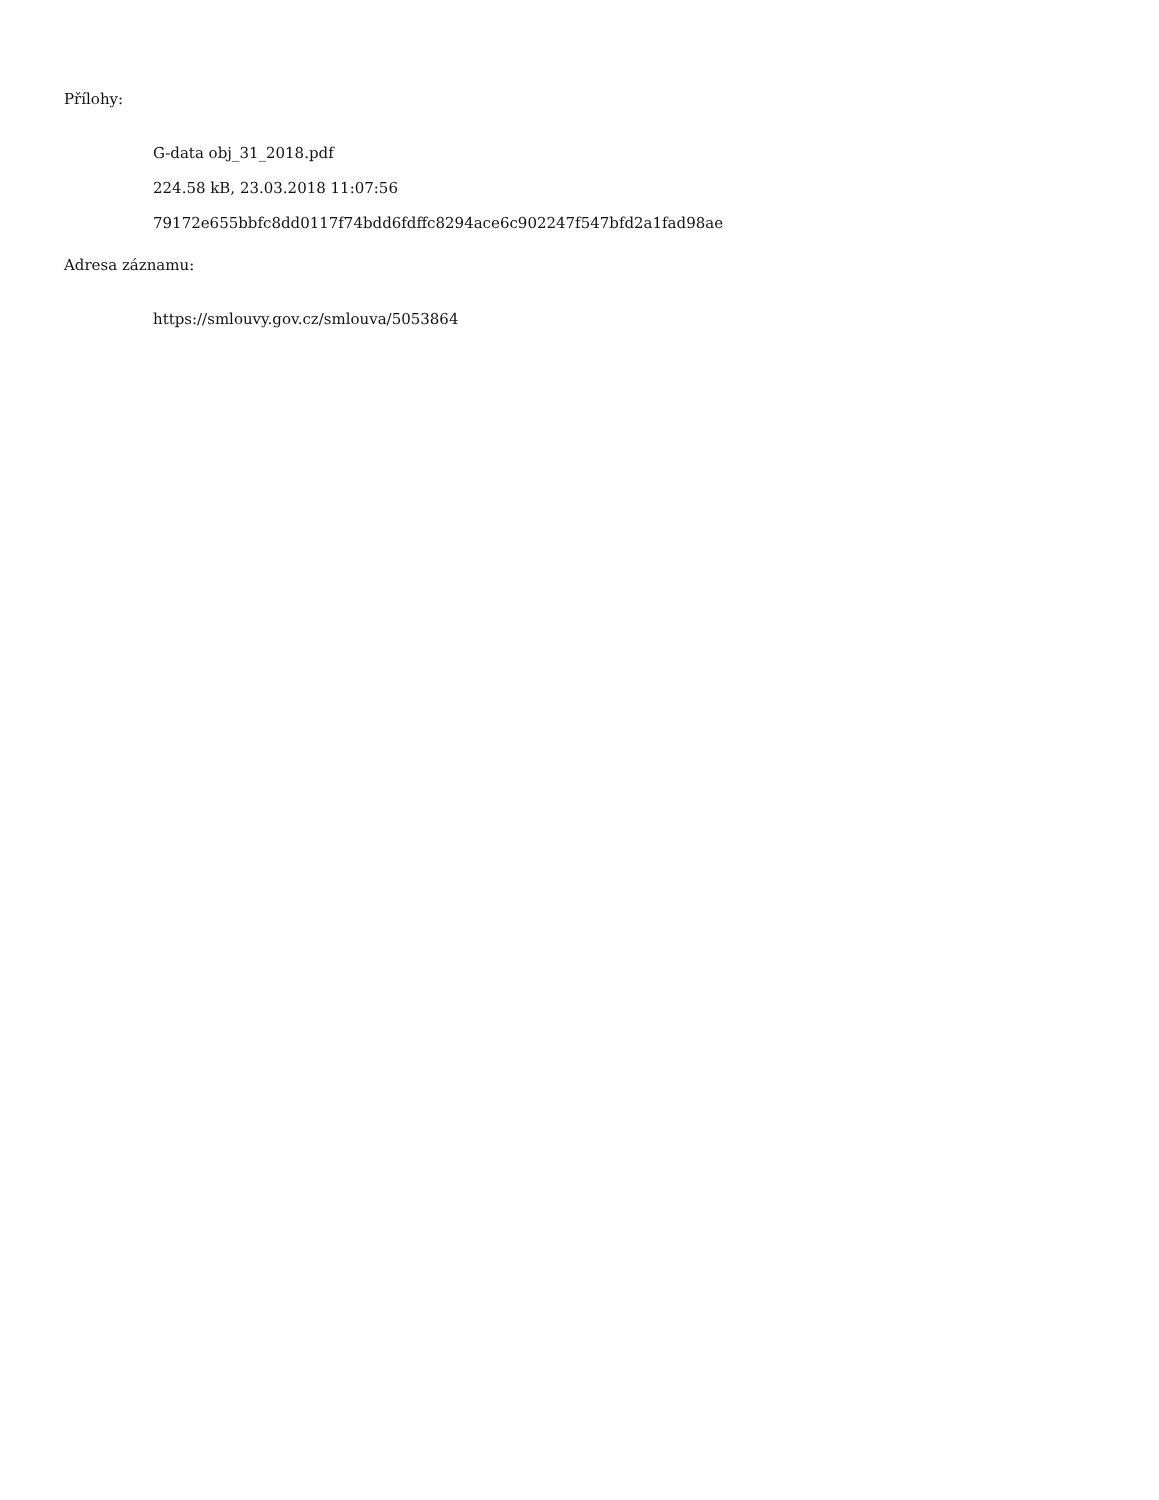Přílohy:
G-data obj_31_2018.pdf
224.58 kB, 23.03.2018 11:07:56
79172e655bbfc8dd0117f74bdd6fdffc8294ace6c902247f547bfd2a1fad98ae
Adresa záznamu:
https://smlouvy.gov.cz/smlouva/5053864